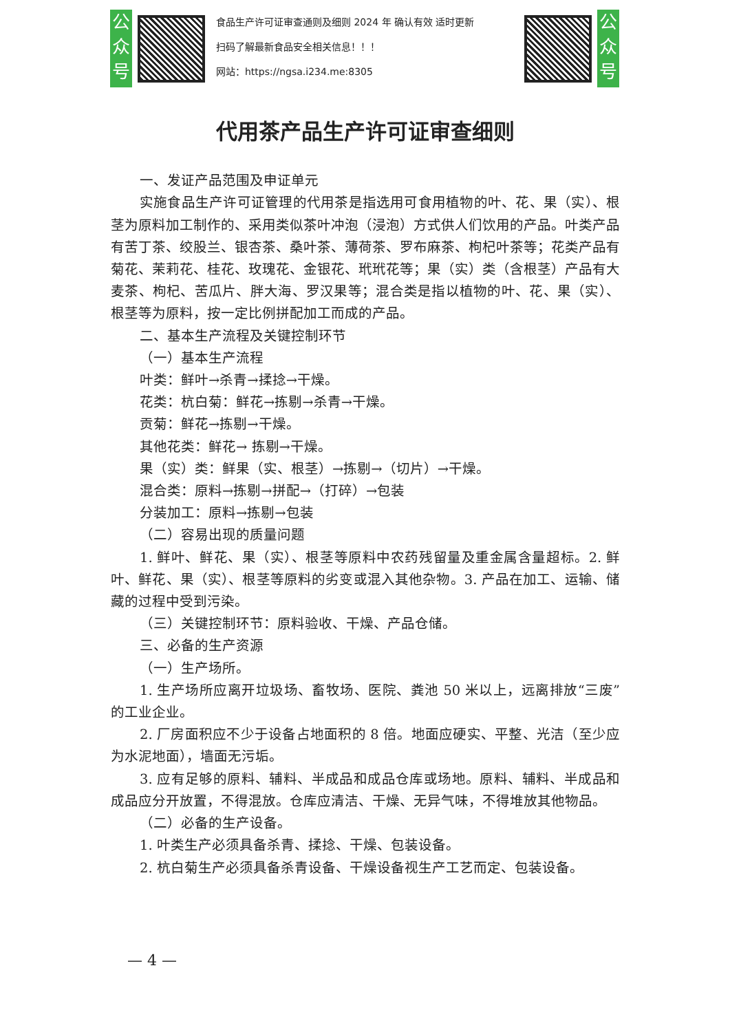公众号
食品生产许可证审查通则及细则 2024 年 确认有效 适时更新
扫码了解最新食品安全相关信息！！！
网站：https://ngsa.i234.me:8305
公众号
代用茶产品生产许可证审查细则
一、发证产品范围及申证单元
实施食品生产许可证管理的代用茶是指选用可食用植物的叶、花、果（实）、根茎为原料加工制作的、采用类似茶叶冲泡（浸泡）方式供人们饮用的产品。叶类产品有苦丁茶、绞股兰、银杏茶、桑叶茶、薄荷茶、罗布麻茶、枸杞叶茶等；花类产品有菊花、茉莉花、桂花、玫瑰花、金银花、玳玳花等；果（实）类（含根茎）产品有大麦茶、枸杞、苦瓜片、胖大海、罗汉果等；混合类是指以植物的叶、花、果（实）、根茎等为原料，按一定比例拼配加工而成的产品。
二、基本生产流程及关键控制环节
（一）基本生产流程
叶类：鲜叶→杀青→揉捻→干燥。
花类：杭白菊：鲜花→拣剔→杀青→干燥。
贡菊：鲜花→拣剔→干燥。
其他花类：鲜花→ 拣剔→干燥。
果（实）类：鲜果（实、根茎）→拣剔→（切片）→干燥。
混合类：原料→拣剔→拼配→（打碎）→包装
分装加工：原料→拣剔→包装
（二）容易出现的质量问题
1. 鲜叶、鲜花、果（实）、根茎等原料中农药残留量及重金属含量超标。2. 鲜叶、鲜花、果（实）、根茎等原料的劣变或混入其他杂物。3. 产品在加工、运输、储藏的过程中受到污染。
（三）关键控制环节：原料验收、干燥、产品仓储。
三、必备的生产资源
（一）生产场所。
1. 生产场所应离开垃圾场、畜牧场、医院、粪池 50 米以上，远离排放“三废”的工业企业。
2. 厂房面积应不少于设备占地面积的 8 倍。地面应硬实、平整、光洁（至少应为水泥地面），墙面无污垢。
3. 应有足够的原料、辅料、半成品和成品仓库或场地。原料、辅料、半成品和成品应分开放置，不得混放。仓库应清洁、干燥、无异气味，不得堆放其他物品。
（二）必备的生产设备。
1. 叶类生产必须具备杀青、揉捻、干燥、包装设备。
2. 杭白菊生产必须具备杀青设备、干燥设备视生产工艺而定、包装设备。
— 4 —